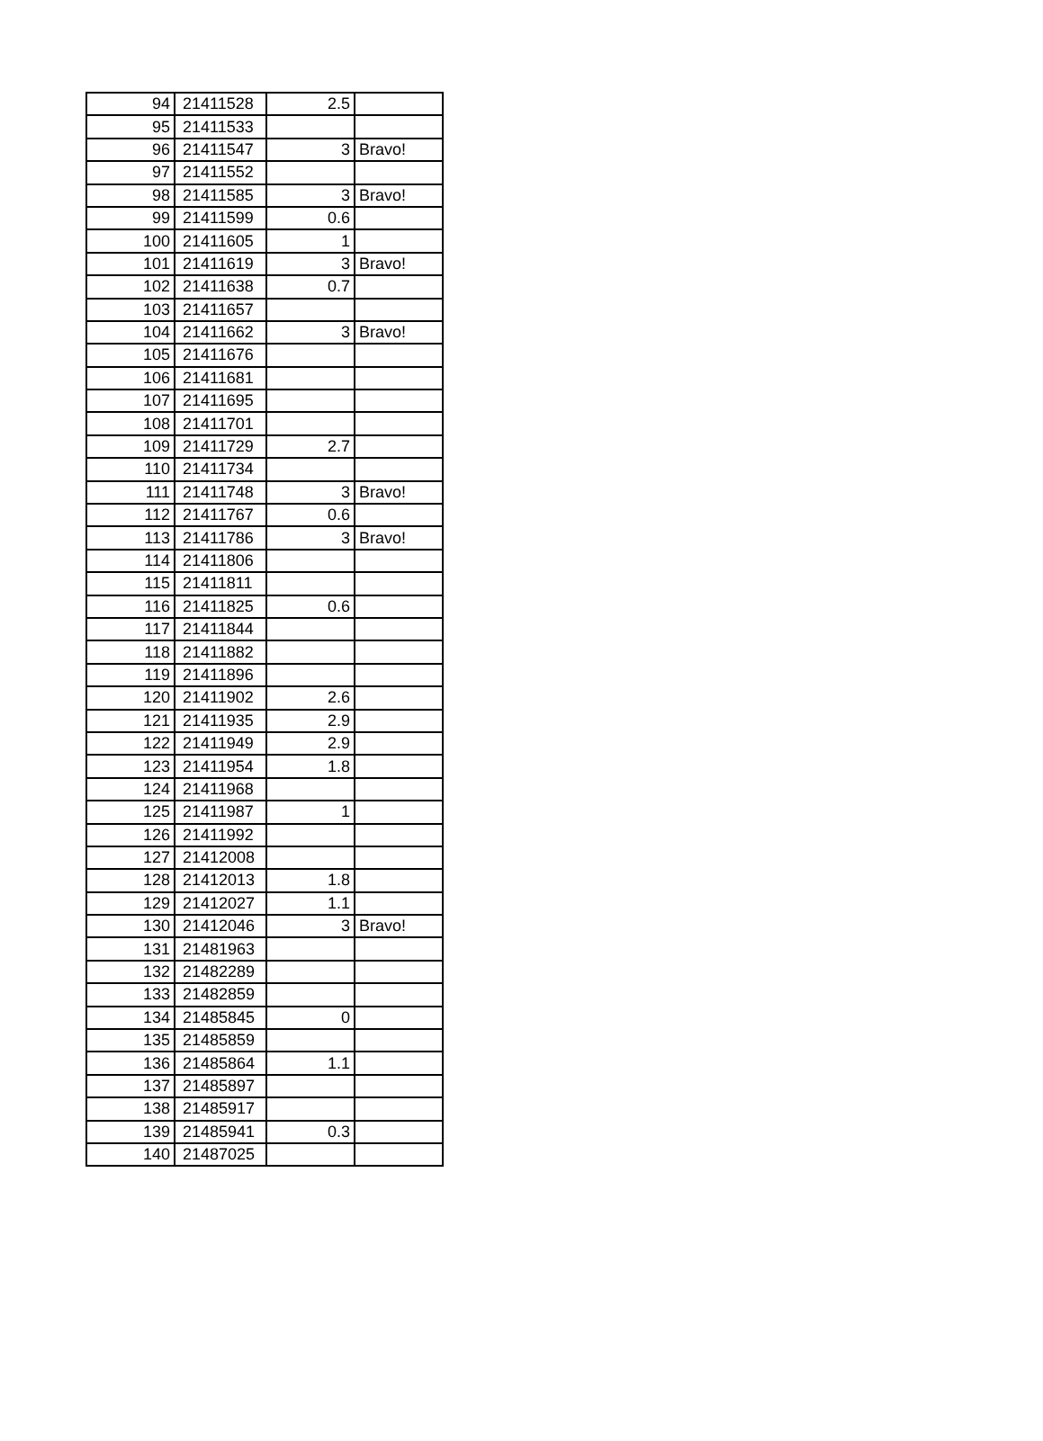| 94 | 21411528 | 2.5 | |
| 95 | 21411533 | | |
| 96 | 21411547 | 3 | Bravo! |
| 97 | 21411552 | | |
| 98 | 21411585 | 3 | Bravo! |
| 99 | 21411599 | 0.6 | |
| 100 | 21411605 | 1 | |
| 101 | 21411619 | 3 | Bravo! |
| 102 | 21411638 | 0.7 | |
| 103 | 21411657 | | |
| 104 | 21411662 | 3 | Bravo! |
| 105 | 21411676 | | |
| 106 | 21411681 | | |
| 107 | 21411695 | | |
| 108 | 21411701 | | |
| 109 | 21411729 | 2.7 | |
| 110 | 21411734 | | |
| 111 | 21411748 | 3 | Bravo! |
| 112 | 21411767 | 0.6 | |
| 113 | 21411786 | 3 | Bravo! |
| 114 | 21411806 | | |
| 115 | 21411811 | | |
| 116 | 21411825 | 0.6 | |
| 117 | 21411844 | | |
| 118 | 21411882 | | |
| 119 | 21411896 | | |
| 120 | 21411902 | 2.6 | |
| 121 | 21411935 | 2.9 | |
| 122 | 21411949 | 2.9 | |
| 123 | 21411954 | 1.8 | |
| 124 | 21411968 | | |
| 125 | 21411987 | 1 | |
| 126 | 21411992 | | |
| 127 | 21412008 | | |
| 128 | 21412013 | 1.8 | |
| 129 | 21412027 | 1.1 | |
| 130 | 21412046 | 3 | Bravo! |
| 131 | 21481963 | | |
| 132 | 21482289 | | |
| 133 | 21482859 | | |
| 134 | 21485845 | 0 | |
| 135 | 21485859 | | |
| 136 | 21485864 | 1.1 | |
| 137 | 21485897 | | |
| 138 | 21485917 | | |
| 139 | 21485941 | 0.3 | |
| 140 | 21487025 | | |